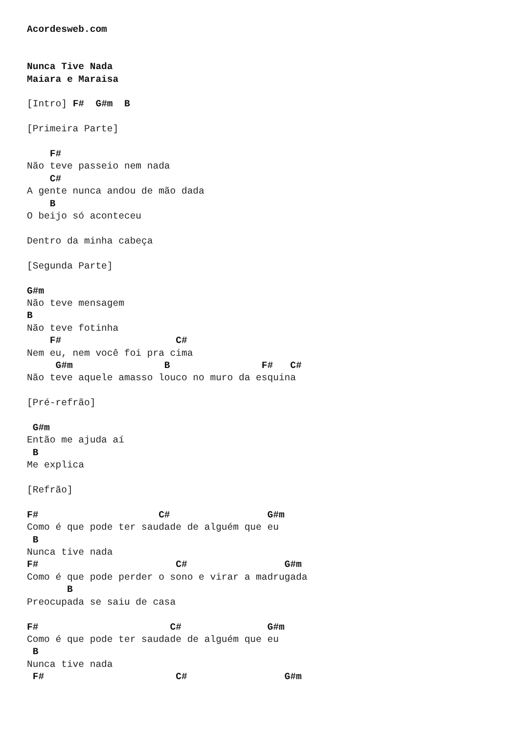Acordesweb.com


Nunca Tive Nada
Maiara e Maraisa

[Intro] F#  G#m  B

[Primeira Parte]

    F#
Não teve passeio nem nada
    C#
A gente nunca andou de mão dada
    B
O beijo só aconteceu

Dentro da minha cabeça

[Segunda Parte]

G#m
Não teve mensagem
B
Não teve fotinha
    F#                    C#
Nem eu, nem você foi pra cima
     G#m                B                F#   C#
Não teve aquele amasso louco no muro da esquina

[Pré-refrão]

 G#m
Então me ajuda aí
 B
Me explica

[Refrão]

F#                     C#                 G#m
Como é que pode ter saudade de alguém que eu
 B
Nunca tive nada
F#                        C#                 G#m
Como é que pode perder o sono e virar a madrugada
       B
Preocupada se saiu de casa

F#                       C#               G#m
Como é que pode ter saudade de alguém que eu
 B
Nunca tive nada
 F#                       C#                 G#m